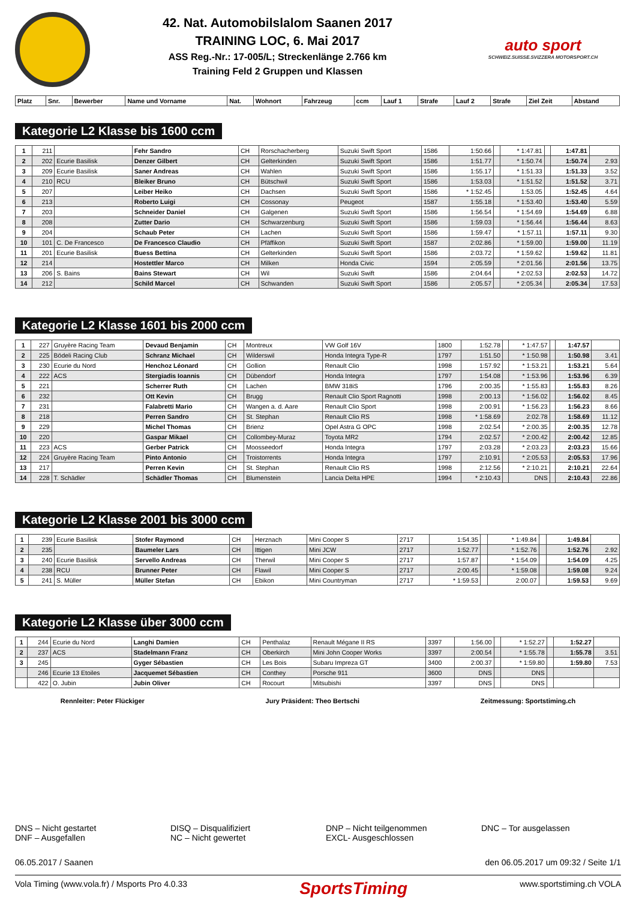42. Nat. Automobilslalom Saanen 2017
TRAINING LOC, 6. Mai 2017
ASS Reg.-Nr.: 17-005/L; Streckenlänge 2.766 km
Training Feld 2 Gruppen und Klassen
auto sport
SCHWEIZ.SUISSE.SVIZZERA MOTORSPORT.CH
| Platz | Snr. | Bewerber | Name und Vorname | Nat. | Wohnort | Fahrzeug | ccm | Lauf 1 | Strafe | Lauf 2 | Strafe | Ziel Zeit | Abstand |
| --- | --- | --- | --- | --- | --- | --- | --- | --- | --- | --- | --- | --- | --- |
Kategorie L2 Klasse bis 1600 ccm
| 1 | 211 | | Fehr Sandro | CH | Rorschacherberg | Suzuki Swift Sport | 1586 | 1:50.66 | | * 1:47.81 | | 1:47.81 | |
| 2 | 202 | Ecurie Basilisk | Denzer Gilbert | CH | Gelterkinden | Suzuki Swift Sport | 1586 | 1:51.77 | | * 1:50.74 | | 1:50.74 | 2.93 |
| 3 | 209 | Ecurie Basilisk | Saner Andreas | CH | Wahlen | Suzuki Swift Sport | 1586 | 1:55.17 | | * 1:51.33 | | 1:51.33 | 3.52 |
| 4 | 210 | RCU | Bleiker Bruno | CH | Bütschwil | Suzuki Swift Sport | 1586 | 1:53.03 | | * 1:51.52 | | 1:51.52 | 3.71 |
| 5 | 207 | | Leiber Heiko | CH | Dachsen | Suzuki Swift Sport | 1586 | * 1:52.45 | | 1:53.05 | | 1:52.45 | 4.64 |
| 6 | 213 | | Roberto Luigi | CH | Cossonay | Peugeot | 1587 | 1:55.18 | | * 1:53.40 | | 1:53.40 | 5.59 |
| 7 | 203 | | Schneider Daniel | CH | Galgenen | Suzuki Swift Sport | 1586 | 1:56.54 | | * 1:54.69 | | 1:54.69 | 6.88 |
| 8 | 208 | | Zutter Dario | CH | Schwarzenburg | Suzuki Swift Sport | 1586 | 1:59.03 | | * 1:56.44 | | 1:56.44 | 8.63 |
| 9 | 204 | | Schaub Peter | CH | Lachen | Suzuki Swift Sport | 1586 | 1:59.47 | | * 1:57.11 | | 1:57.11 | 9.30 |
| 10 | 101 | C. De Francesco | De Francesco Claudio | CH | Pfäffikon | Suzuki Swift Sport | 1587 | 2:02.86 | | * 1:59.00 | | 1:59.00 | 11.19 |
| 11 | 201 | Ecurie Basilisk | Buess Bettina | CH | Gelterkinden | Suzuki Swift Sport | 1586 | 2:03.72 | | * 1:59.62 | | 1:59.62 | 11.81 |
| 12 | 214 | | Hostettler Marco | CH | Milken | Honda Civic | 1594 | 2:05.59 | | * 2:01.56 | | 2:01.56 | 13.75 |
| 13 | 206 | S. Bains | Bains Stewart | CH | Wil | Suzuki Swift | 1586 | 2:04.64 | | * 2:02.53 | | 2:02.53 | 14.72 |
| 14 | 212 | | Schild Marcel | CH | Schwanden | Suzuki Swift Sport | 1586 | 2:05.57 | | * 2:05.34 | | 2:05.34 | 17.53 |
Kategorie L2 Klasse 1601 bis 2000 ccm
| 1 | 227 | Gruyère Racing Team | Devaud Benjamin | CH | Montreux | VW Golf 16V | 1800 | 1:52.78 | | * 1:47.57 | | 1:47.57 | |
| 2 | 225 | Bödeli Racing Club | Schranz Michael | CH | Wilderswil | Honda Integra Type-R | 1797 | 1:51.50 | | * 1:50.98 | | 1:50.98 | 3.41 |
| 3 | 230 | Ecurie du Nord | Henchoz Léonard | CH | Gollion | Renault Clio | 1998 | 1:57.92 | | * 1:53.21 | | 1:53.21 | 5.64 |
| 4 | 222 | ACS | Stergiadis Ioannis | CH | Dübendorf | Honda Integra | 1797 | 1:54.08 | | * 1:53.96 | | 1:53.96 | 6.39 |
| 5 | 221 | | Scherrer Ruth | CH | Lachen | BMW 318iS | 1796 | 2:00.35 | | * 1:55.83 | | 1:55.83 | 8.26 |
| 6 | 232 | | Ott Kevin | CH | Brugg | Renault Clio Sport Ragnotti | 1998 | 2:00.13 | | * 1:56.02 | | 1:56.02 | 8.45 |
| 7 | 231 | | Falabretti Mario | CH | Wangen a. d. Aare | Renault Clio Sport | 1998 | 2:00.91 | | * 1:56.23 | | 1:56.23 | 8.66 |
| 8 | 218 | | Perren Sandro | CH | St. Stephan | Renault Clio RS | 1998 | * 1:58.69 | | 2:02.78 | | 1:58.69 | 11.12 |
| 9 | 229 | | Michel Thomas | CH | Brienz | Opel Astra G OPC | 1998 | 2:02.54 | | * 2:00.35 | | 2:00.35 | 12.78 |
| 10 | 220 | | Gaspar Mikael | CH | Collombey-Muraz | Toyota MR2 | 1794 | 2:02.57 | | * 2:00.42 | | 2:00.42 | 12.85 |
| 11 | 223 | ACS | Gerber Patrick | CH | Moosseedorf | Honda Integra | 1797 | 2:03.28 | | * 2:03.23 | | 2:03.23 | 15.66 |
| 12 | 224 | Gruyère Racing Team | Pinto Antonio | CH | Troistorrents | Honda Integra | 1797 | 2:10.91 | | * 2:05.53 | | 2:05.53 | 17.96 |
| 13 | 217 | | Perren Kevin | CH | St. Stephan | Renault Clio RS | 1998 | 2:12.56 | | * 2:10.21 | | 2:10.21 | 22.64 |
| 14 | 228 | T. Schädler | Schädler Thomas | CH | Blumenstein | Lancia Delta HPE | 1994 | * 2:10.43 | | DNS | | 2:10.43 | 22.86 |
Kategorie L2 Klasse 2001 bis 3000 ccm
| 1 | 239 | Ecurie Basilisk | Stofer Raymond | CH | Herznach | Mini Cooper S | 2717 | 1:54.35 | | * 1:49.84 | | 1:49.84 | |
| 2 | 235 | | Baumeler Lars | CH | Ittigen | Mini JCW | 2717 | 1:52.77 | | * 1:52.76 | | 1:52.76 | 2.92 |
| 3 | 240 | Ecurie Basilisk | Servello Andreas | CH | Therwil | Mini Cooper S | 2717 | 1:57.87 | | * 1:54.09 | | 1:54.09 | 4.25 |
| 4 | 238 | RCU | Brunner Peter | CH | Flawil | Mini Cooper S | 2717 | 2:00.45 | | * 1:59.08 | | 1:59.08 | 9.24 |
| 5 | 241 | S. Müller | Müller Stefan | CH | Ebikon | Mini Countryman | 2717 | * 1:59.53 | | 2:00.07 | | 1:59.53 | 9.69 |
Kategorie L2 Klasse über 3000 ccm
| 1 | 244 | Ecurie du Nord | Langhi Damien | CH | Penthalaz | Renault Mégane II RS | 3397 | 1:56.00 | | * 1:52.27 | | 1:52.27 | |
| 2 | 237 | ACS | Stadelmann Franz | CH | Oberkirch | Mini John Cooper Works | 3397 | 2:00.54 | | * 1:55.78 | | 1:55.78 | 3.51 |
| 3 | 245 | | Gyger Sébastien | CH | Les Bois | Subaru Impreza GT | 3400 | 2:00.37 | | * 1:59.80 | | 1:59.80 | 7.53 |
| | 246 | Ecurie 13 Etoiles | Jacquemet Sébastien | CH | Conthey | Porsche 911 | 3600 | DNS | | DNS | | | |
| | 422 | O. Jubin | Jubin Oliver | CH | Rocourt | Mitsubishi | 3397 | DNS | | DNS | | | |
Rennleiter: Peter Flückiger Jury Präsident: Theo Bertschi Zeitmessung: Sportstiming.ch
DNS – Nicht gestartet
DNF – Ausgefallen
DISQ – Disqualifiziert
NC – Nicht gewertet
DNP – Nicht teilgenommen
EXCL- Ausgeschlossen
DNC – Tor ausgelassen
06.05.2017 / Saanen den 06.05.2017 um 09:32 / Seite 1/1
Vola Timing (www.vola.fr) / Msports Pro 4.0.33 SportsTiming www.sportstiming.ch VOLA